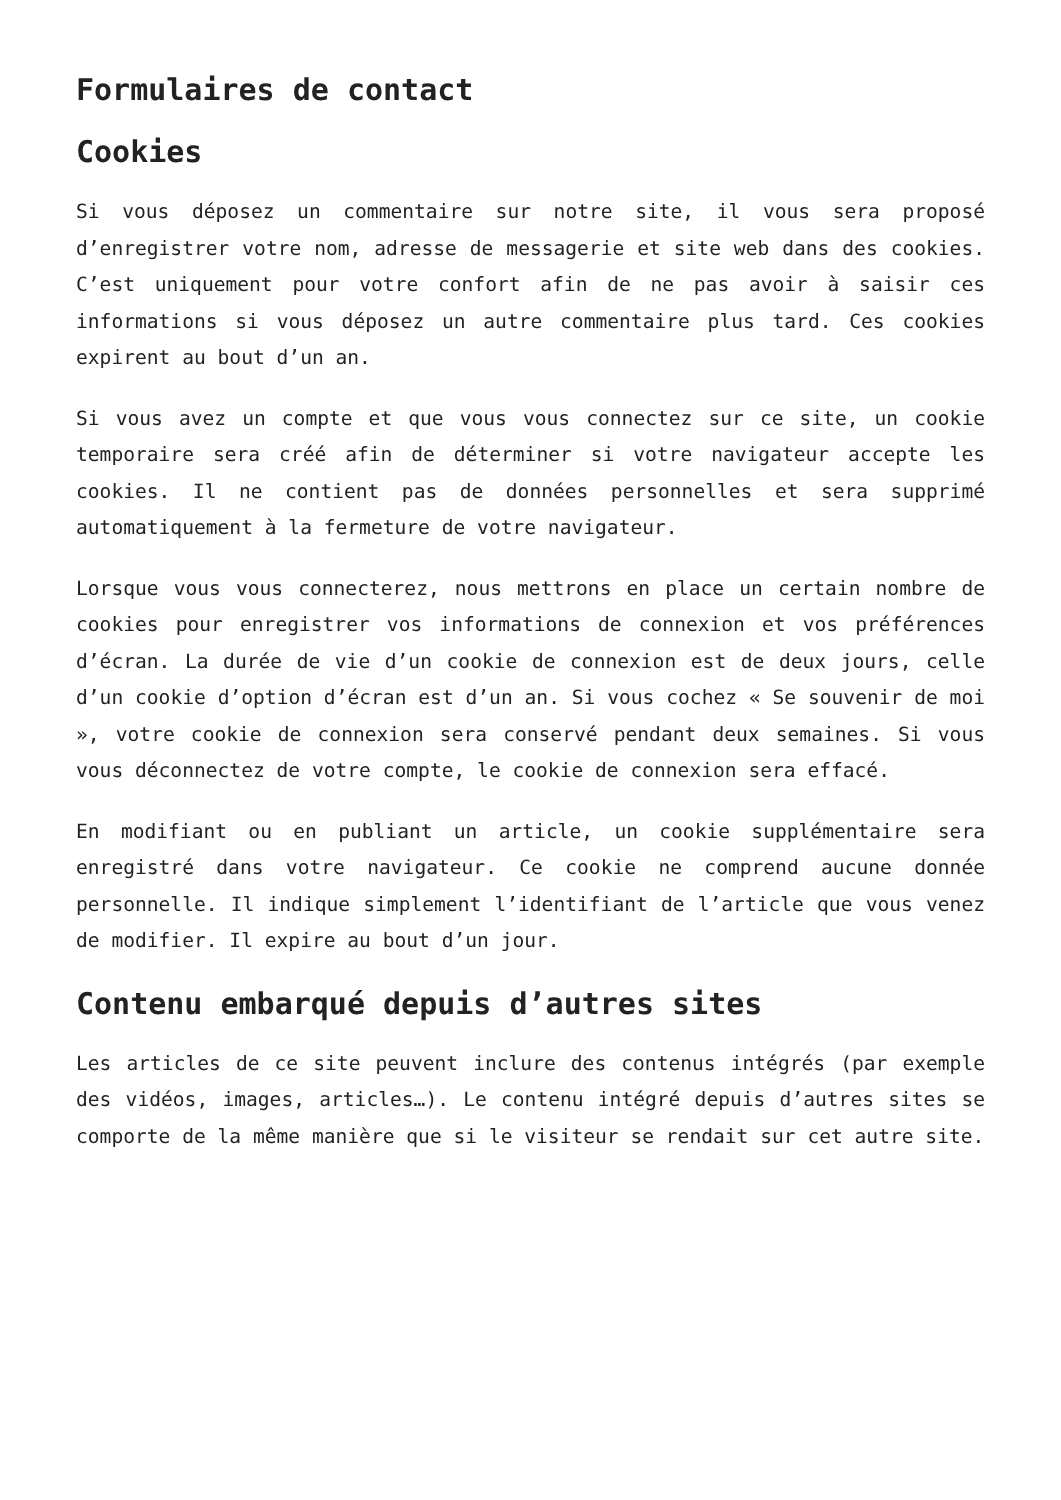Formulaires de contact
Cookies
Si vous déposez un commentaire sur notre site, il vous sera proposé d’enregistrer votre nom, adresse de messagerie et site web dans des cookies. C’est uniquement pour votre confort afin de ne pas avoir à saisir ces informations si vous déposez un autre commentaire plus tard. Ces cookies expirent au bout d’un an.
Si vous avez un compte et que vous vous connectez sur ce site, un cookie temporaire sera créé afin de déterminer si votre navigateur accepte les cookies. Il ne contient pas de données personnelles et sera supprimé automatiquement à la fermeture de votre navigateur.
Lorsque vous vous connecterez, nous mettrons en place un certain nombre de cookies pour enregistrer vos informations de connexion et vos préférences d’écran. La durée de vie d’un cookie de connexion est de deux jours, celle d’un cookie d’option d’écran est d’un an. Si vous cochez « Se souvenir de moi », votre cookie de connexion sera conservé pendant deux semaines. Si vous vous déconnectez de votre compte, le cookie de connexion sera effacé.
En modifiant ou en publiant un article, un cookie supplémentaire sera enregistré dans votre navigateur. Ce cookie ne comprend aucune donnée personnelle. Il indique simplement l’identifiant de l’article que vous venez de modifier. Il expire au bout d’un jour.
Contenu embarqué depuis d’autres sites
Les articles de ce site peuvent inclure des contenus intégrés (par exemple des vidéos, images, articles…). Le contenu intégré depuis d’autres sites se comporte de la même manière que si le visiteur se rendait sur cet autre site.